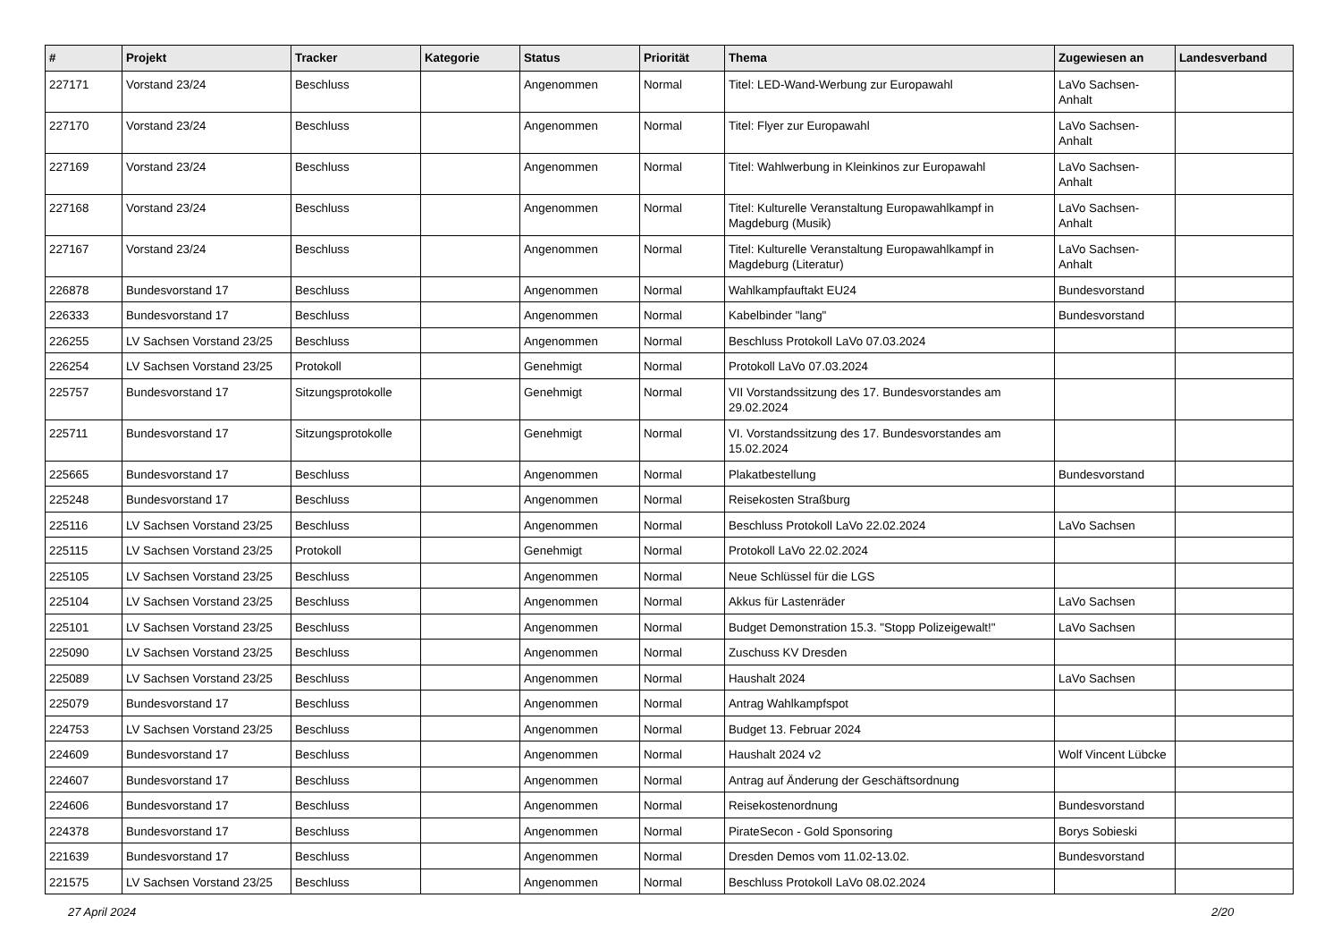| # | Projekt | Tracker | Kategorie | Status | Priorität | Thema | Zugewiesen an | Landesverband |
| --- | --- | --- | --- | --- | --- | --- | --- | --- |
| 227171 | Vorstand 23/24 | Beschluss | | Angenommen | Normal | Titel: LED-Wand-Werbung zur Europawahl | LaVo Sachsen-Anhalt | |
| 227170 | Vorstand 23/24 | Beschluss | | Angenommen | Normal | Titel: Flyer zur Europawahl | LaVo Sachsen-Anhalt | |
| 227169 | Vorstand 23/24 | Beschluss | | Angenommen | Normal | Titel: Wahlwerbung in Kleinkinos zur Europawahl | LaVo Sachsen-Anhalt | |
| 227168 | Vorstand 23/24 | Beschluss | | Angenommen | Normal | Titel: Kulturelle Veranstaltung Europawahlkampf in Magdeburg (Musik) | LaVo Sachsen-Anhalt | |
| 227167 | Vorstand 23/24 | Beschluss | | Angenommen | Normal | Titel: Kulturelle Veranstaltung Europawahlkampf in Magdeburg (Literatur) | LaVo Sachsen-Anhalt | |
| 226878 | Bundesvorstand 17 | Beschluss | | Angenommen | Normal | Wahlkampfauftakt EU24 | Bundesvorstand | |
| 226333 | Bundesvorstand 17 | Beschluss | | Angenommen | Normal | Kabelbinder "lang" | Bundesvorstand | |
| 226255 | LV Sachsen Vorstand 23/25 | Beschluss | | Angenommen | Normal | Beschluss Protokoll LaVo 07.03.2024 | | |
| 226254 | LV Sachsen Vorstand 23/25 | Protokoll | | Genehmigt | Normal | Protokoll LaVo 07.03.2024 | | |
| 225757 | Bundesvorstand 17 | Sitzungsprotokolle | | Genehmigt | Normal | VII Vorstandssitzung des 17. Bundesvorstandes am 29.02.2024 | | |
| 225711 | Bundesvorstand 17 | Sitzungsprotokolle | | Genehmigt | Normal | VI. Vorstandssitzung des 17. Bundesvorstandes am 15.02.2024 | | |
| 225665 | Bundesvorstand 17 | Beschluss | | Angenommen | Normal | Plakatbestellung | Bundesvorstand | |
| 225248 | Bundesvorstand 17 | Beschluss | | Angenommen | Normal | Reisekosten Straßburg | | |
| 225116 | LV Sachsen Vorstand 23/25 | Beschluss | | Angenommen | Normal | Beschluss Protokoll LaVo 22.02.2024 | LaVo Sachsen | |
| 225115 | LV Sachsen Vorstand 23/25 | Protokoll | | Genehmigt | Normal | Protokoll LaVo 22.02.2024 | | |
| 225105 | LV Sachsen Vorstand 23/25 | Beschluss | | Angenommen | Normal | Neue Schlüssel für die LGS | | |
| 225104 | LV Sachsen Vorstand 23/25 | Beschluss | | Angenommen | Normal | Akkus für Lastenräder | LaVo Sachsen | |
| 225101 | LV Sachsen Vorstand 23/25 | Beschluss | | Angenommen | Normal | Budget Demonstration 15.3. "Stopp Polizeigewalt!" | LaVo Sachsen | |
| 225090 | LV Sachsen Vorstand 23/25 | Beschluss | | Angenommen | Normal | Zuschuss KV Dresden | | |
| 225089 | LV Sachsen Vorstand 23/25 | Beschluss | | Angenommen | Normal | Haushalt 2024 | LaVo Sachsen | |
| 225079 | Bundesvorstand 17 | Beschluss | | Angenommen | Normal | Antrag Wahlkampfspot | | |
| 224753 | LV Sachsen Vorstand 23/25 | Beschluss | | Angenommen | Normal | Budget 13. Februar 2024 | | |
| 224609 | Bundesvorstand 17 | Beschluss | | Angenommen | Normal | Haushalt 2024 v2 | Wolf Vincent Lübcke | |
| 224607 | Bundesvorstand 17 | Beschluss | | Angenommen | Normal | Antrag auf Änderung der Geschäftsordnung | | |
| 224606 | Bundesvorstand 17 | Beschluss | | Angenommen | Normal | Reisekostenordnung | Bundesvorstand | |
| 224378 | Bundesvorstand 17 | Beschluss | | Angenommen | Normal | PirateSecon - Gold Sponsoring | Borys Sobieski | |
| 221639 | Bundesvorstand 17 | Beschluss | | Angenommen | Normal | Dresden Demos vom 11.02-13.02. | Bundesvorstand | |
| 221575 | LV Sachsen Vorstand 23/25 | Beschluss | | Angenommen | Normal | Beschluss Protokoll LaVo 08.02.2024 | | |
27 April 2024 2/20